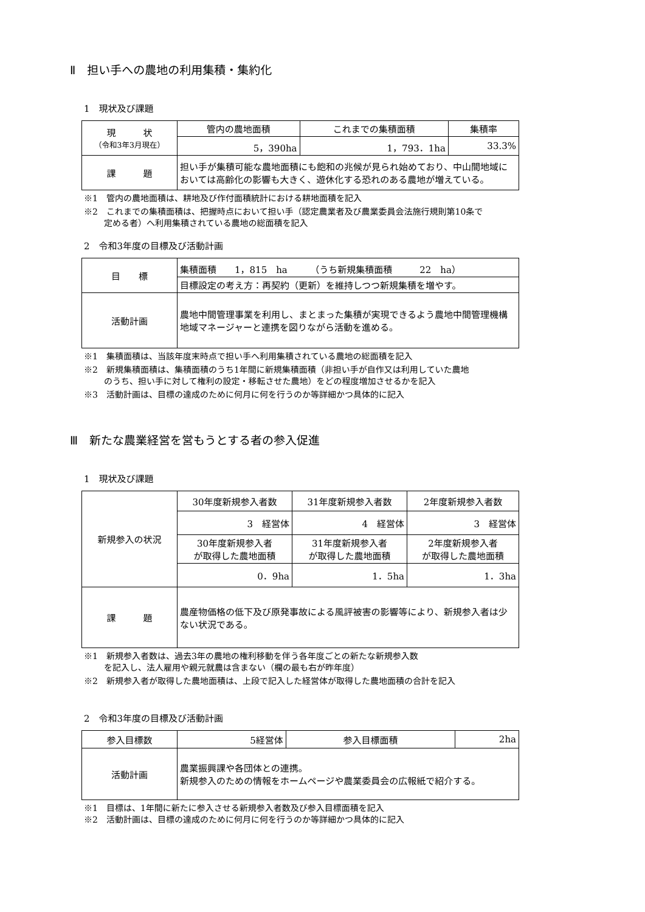Ⅱ　担い手への農地の利用集積・集約化
1　現状及び課題
| 現 状 （令和3年3月現在） | 管内の農地面積 | これまでの集積面積 | 集積率 |
| | 5，390ha | 1，793．1ha | 33.3% |
| 課 題 | 担い手が集積可能な農地面積にも飽和の兆候が見られ始めており、中山間地域においては高齢化の影響も大きく、遊休化する恐れのある農地が増えている。 | | |
※1　管内の農地面積は、耕地及び作付面積統計における耕地面積を記入
※2　これまでの集積面積は、把握時点において担い手（認定農業者及び農業委員会法施行規則第10条で
定める者）へ利用集積されている農地の総面積を記入
2　令和3年度の目標及び活動計画
| 目 標 | 集積面積 1，815 ha （うち新規集積面積 22 ha） |
| | 目標設定の考え方：再契約（更新）を維持しつつ新規集積を増やす。 |
| 活動計画 | 農地中間管理事業を利用し、まとまった集積が実現できるよう農地中間管理機構地域マネージャーと連携を図りながら活動を進める。 |
※1　集積面積は、当該年度末時点で担い手へ利用集積されている農地の総面積を記入
※2　新規集積面積は、集積面積のうち1年間に新規集積面積（非担い手が自作又は利用していた農地
のうち、担い手に対して権利の設定・移転させた農地）をどの程度増加させるかを記入
※3　活動計画は、目標の達成のために何月に何を行うのか等詳細かつ具体的に記入
Ⅲ　新たな農業経営を営もうとする者の参入促進
1　現状及び課題
| 新規参入の状況 | 30年度新規参入者数 | 31年度新規参入者数 | 2年度新規参入者数 |
| | 3 経営体 | 4 経営体 | 3 経営体 |
| | 30年度新規参入者 が取得した農地面積 | 31年度新規参入者 が取得した農地面積 | 2年度新規参入者 が取得した農地面積 |
| | 0．9ha | 1．5ha | 1．3ha |
| 課 題 | 農産物価格の低下及び原発事故による風評被害の影響等により、新規参入者は少ない状況である。 | | |
※1　新規参入者数は、過去3年の農地の権利移動を伴う各年度ごとの新たな新規参入数
を記入し、法人雇用や親元就農は含まない（欄の最も右が昨年度）
※2　新規参入者が取得した農地面積は、上段で記入した経営体が取得した農地面積の合計を記入
2　令和3年度の目標及び活動計画
| 参入目標数 | 5経営体 | 参入目標面積 | 2ha |
| 活動計画 | 農業振興課や各団体との連携。 新規参入のための情報をホームページや農業委員会の広報紙で紹介する。 | | |
※1　目標は、1年間に新たに参入させる新規参入者数及び参入目標面積を記入
※2　活動計画は、目標の達成のために何月に何を行うのか等詳細かつ具体的に記入